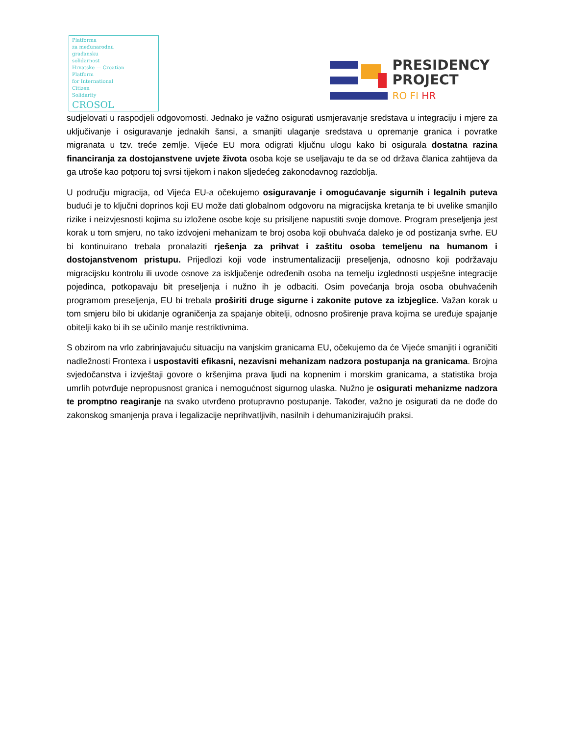Platforma
za međunarodnu
građansku
solidarnost
Hrvatske — Croatian
Platform
for International
Citizen
Solidarity
CROSOL
PRESIDENCY
PROJECT
RO FI HR
sudjelovati u raspodjeli odgovornosti. Jednako je važno osigurati usmjeravanje sredstava u integraciju i mjere za uključivanje i osiguravanje jednakih šansi, a smanjiti ulaganje sredstava u opremanje granica i povratke migranata u tzv. treće zemlje. Vijeće EU mora odigrati ključnu ulogu kako bi osigurala dostatna razina financiranja za dostojanstvene uvjete života osoba koje se useljavaju te da se od država članica zahtijeva da ga utroše kao potporu toj svrsi tijekom i nakon sljedećeg zakonodavnog razdoblja.
U području migracija, od Vijeća EU-a očekujemo osiguravanje i omogućavanje sigurnih i legalnih puteva budući je to ključni doprinos koji EU može dati globalnom odgovoru na migracijska kretanja te bi uvelike smanjilo rizike i neizvjesnosti kojima su izložene osobe koje su prisiljene napustiti svoje domove. Program preseljenja jest korak u tom smjeru, no tako izdvojeni mehanizam te broj osoba koji obuhvaća daleko je od postizanja svrhe. EU bi kontinuirano trebala pronalaziti rješenja za prihvat i zaštitu osoba temeljenu na humanom i dostojanstvenom pristupu. Prijedlozi koji vode instrumentalizaciji preseljenja, odnosno koji podržavaju migracijsku kontrolu ili uvode osnove za isključenje određenih osoba na temelju izglednosti uspješne integracije pojedinca, potkopavaju bit preseljenja i nužno ih je odbaciti. Osim povećanja broja osoba obuhvaćenih programom preseljenja, EU bi trebala proširiti druge sigurne i zakonite putove za izbjeglice. Važan korak u tom smjeru bilo bi ukidanje ograničenja za spajanje obitelji, odnosno proširenje prava kojima se uređuje spajanje obitelji kako bi ih se učinilo manje restriktivnima.
S obzirom na vrlo zabrinjavajuću situaciju na vanjskim granicama EU, očekujemo da će Vijeće smanjiti i ograničiti nadležnosti Frontexa i uspostaviti efikasni, nezavisni mehanizam nadzora postupanja na granicama. Brojna svjedočanstva i izvještaji govore o kršenjima prava ljudi na kopnenim i morskim granicama, a statistika broja umrlih potvrđuje nepropusnost granica i nemogućnost sigurnog ulaska. Nužno je osigurati mehanizme nadzora te promptno reagiranje na svako utvrđeno protupravno postupanje. Također, važno je osigurati da ne dođe do zakonskog smanjenja prava i legalizacije neprihvatljivih, nasilnih i dehumanizirajućih praksi.